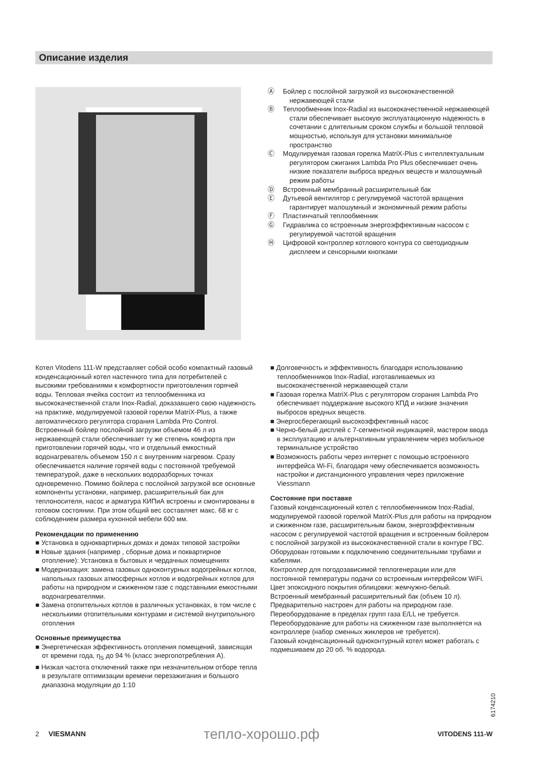Описание изделия
Ⓐ Бойлер с послойной загрузкой из высококачественной нержавеющей стали
Ⓑ Теплообменник Inox-Radial из высококачественной нержавеющей стали обеспечивает высокую эксплуатационную надежность в сочетании с длительным сроком службы и большой тепловой мощностью, используя для установки минимальное пространство
Ⓒ Модулируемая газовая горелка MatriX-Plus с интеллектуальным регулятором сжигания Lambda Pro Plus обеспечивает очень низкие показатели выброса вредных веществ и малошумный режим работы
Ⓓ Встроенный мембранный расширительный бак
Ⓔ Дутьевой вентилятор с регулируемой частотой вращения гарантирует малошумный и экономичный режим работы
Ⓕ Пластинчатый теплообменник
Ⓖ Гидравлика со встроенным энергоэффективным насосом с регулируемой частотой вращения
Ⓗ Цифровой контроллер котлового контура со светодиодным дисплеем и сенсорными кнопками
Котел Vitodens 111-W представляет собой особо компактный газовый конденсационный котел настенного типа для потребителей с высокими требованиями к комфортности приготовления горячей воды. Тепловая ячейка состоит из теплообменника из высококачественной стали Inox-Radial, доказавшего свою надежность на практике, модулируемой газовой горелки MatriX-Plus, а также автоматического регулятора сгорания Lambda Pro Control.
Встроенный бойлер послойной загрузки объемом 46 л из нержавеющей стали обеспечивает ту же степень комфорта при приготовлении горячей воды, что и отдельный емкостный водонагреватель объемом 150 л с внутренним нагревом. Сразу обеспечивается наличие горячей воды с постоянной требуемой температурой, даже в нескольких водоразборных точках одновременно. Помимо бойлера с послойной загрузкой все основные компоненты установки, например, расширительный бак для теплоносителя, насос и арматура КИПиА встроены и смонтированы в готовом состоянии. При этом общий вес составляет макс. 68 кг с соблюдением размера кухонной мебели 600 мм.
Рекомендации по применению
■ Установка в одноквартирных домах и домах типовой застройки
■ Новые здания (например , сборные дома и поквартирное отопление): Установка в бытовых и чердачных помещениях
■ Модернизация: замена газовых одноконтурных водогрейных котлов, напольных газовых атмосферных котлов и водогрейных котлов для работы на природном и сжиженном газе с подставными емкостными водонагревателями.
■ Замена отопительных котлов в различных установках, в том числе с несколькими отопительными контурами и системой внутрипольного отопления
Основные преимущества
■ Энергетическая эффективность отопления помещений, зависящая от времени года, η<sub>S</sub> до 94 % (класс энергопотребления A).
■ Низкая частота отключений также при незначительном отборе тепла в результате оптимизации времени перезажигания и большого диапазона модуляции до 1:10
■ Долговечность и эффективность благодаря использованию теплообменников Inox-Radial, изготавливаемых из высококачественной нержавеющей стали
■ Газовая горелка MatriX-Plus с регулятором сгорания Lambda Pro обеспечивает поддержание высокого КПД и низкие значения выбросов вредных веществ.
■ Энергосберегающий высокоэффективный насос
■ Черно-белый дисплей с 7-сегментной индикацией, мастером ввода в эксплуатацию и альтернативным управлением через мобильное терминальное устройство
■ Возможность работы через интернет с помощью встроенного интерфейса Wi-Fi, благодаря чему обеспечивается возможность настройки и дистанционного управления через приложение Viessmann
Состояние при поставке
Газовый конденсационный котел с теплообменником Inox-Radial, модулируемой газовой горелкой MatriX-Plus для работы на природном и сжиженном газе, расширительным баком, энергоэффективным насосом с регулируемой частотой вращения и встроенным бойлером с послойной загрузкой из высококачественной стали в контуре ГВС. Оборудован готовыми к подключению соединительными трубами и кабелями.
Контроллер для погодозависимой теплогенерации или для постоянной температуры подачи со встроенным интерфейсом WiFi.
Цвет эпоксидного покрытия облицовки: жемчужно-белый.
Встроенный мембранный расширительный бак (объем 10 л).
Предварительно настроен для работы на природном газе. Переоборудование в пределах групп газа E/LL не требуется. Переоборудование для работы на сжиженном газе выполняется на контроллере (набор сменных жиклеров не требуется).
Газовый конденсационный одноконтурный котел может работать с подмешиваем до 20 об. % водорода.
6174210
2 VIESMANN тепло-хорошо.рф VITODENS 111-W